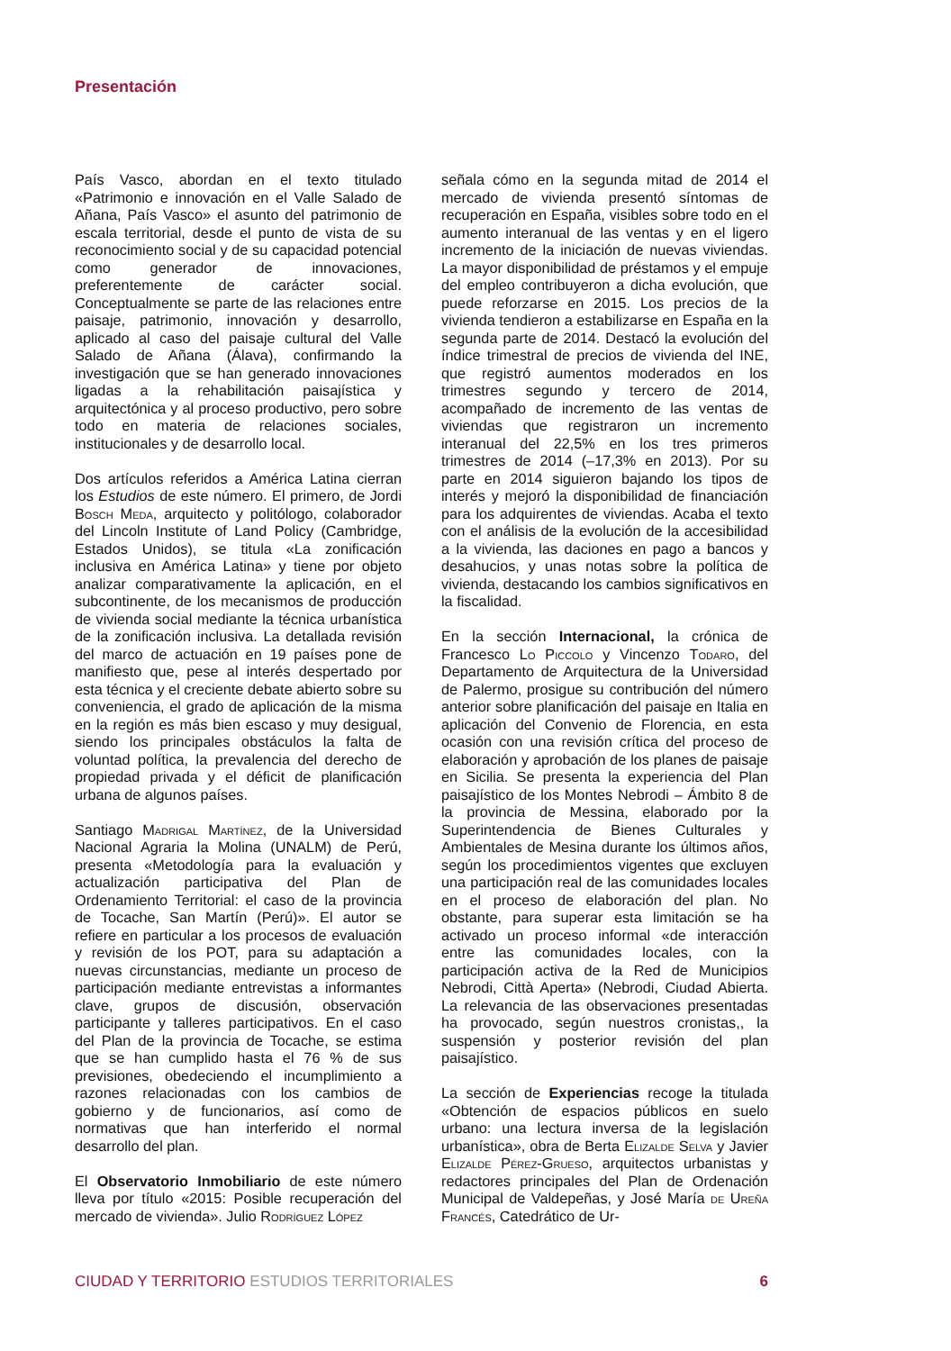Presentación
País Vasco, abordan en el texto titulado «Patrimonio e innovación en el Valle Salado de Añana, País Vasco» el asunto del patrimonio de escala territorial, desde el punto de vista de su reconocimiento social y de su capacidad potencial como generador de innovaciones, preferentemente de carácter social. Conceptualmente se parte de las relaciones entre paisaje, patrimonio, innovación y desarrollo, aplicado al caso del paisaje cultural del Valle Salado de Añana (Álava), confirmando la investigación que se han generado innovaciones ligadas a la rehabilitación paisajística y arquitectónica y al proceso productivo, pero sobre todo en materia de relaciones sociales, institucionales y de desarrollo local.
Dos artículos referidos a América Latina cierran los Estudios de este número. El primero, de Jordi Bosch Meda, arquitecto y politólogo, colaborador del Lincoln Institute of Land Policy (Cambridge, Estados Unidos), se titula «La zonificación inclusiva en América Latina» y tiene por objeto analizar comparativamente la aplicación, en el subcontinente, de los mecanismos de producción de vivienda social mediante la técnica urbanística de la zonificación inclusiva. La detallada revisión del marco de actuación en 19 países pone de manifiesto que, pese al interés despertado por esta técnica y el creciente debate abierto sobre su conveniencia, el grado de aplicación de la misma en la región es más bien escaso y muy desigual, siendo los principales obstáculos la falta de voluntad política, la prevalencia del derecho de propiedad privada y el déficit de planificación urbana de algunos países.
Santiago Madrigal Martínez, de la Universidad Nacional Agraria la Molina (UNALM) de Perú, presenta «Metodología para la evaluación y actualización participativa del Plan de Ordenamiento Territorial: el caso de la provincia de Tocache, San Martín (Perú)». El autor se refiere en particular a los procesos de evaluación y revisión de los POT, para su adaptación a nuevas circunstancias, mediante un proceso de participación mediante entrevistas a informantes clave, grupos de discusión, observación participante y talleres participativos. En el caso del Plan de la provincia de Tocache, se estima que se han cumplido hasta el 76 % de sus previsiones, obedeciendo el incumplimiento a razones relacionadas con los cambios de gobierno y de funcionarios, así como de normativas que han interferido el normal desarrollo del plan.
El Observatorio Inmobiliario de este número lleva por título «2015: Posible recuperación del mercado de vivienda». Julio Rodríguez López
señala cómo en la segunda mitad de 2014 el mercado de vivienda presentó síntomas de recuperación en España, visibles sobre todo en el aumento interanual de las ventas y en el ligero incremento de la iniciación de nuevas viviendas. La mayor disponibilidad de préstamos y el empuje del empleo contribuyeron a dicha evolución, que puede reforzarse en 2015. Los precios de la vivienda tendieron a estabilizarse en España en la segunda parte de 2014. Destacó la evolución del índice trimestral de precios de vivienda del INE, que registró aumentos moderados en los trimestres segundo y tercero de 2014, acompañado de incremento de las ventas de viviendas que registraron un incremento interanual del 22,5% en los tres primeros trimestres de 2014 (–17,3% en 2013). Por su parte en 2014 siguieron bajando los tipos de interés y mejoró la disponibilidad de financiación para los adquirentes de viviendas. Acaba el texto con el análisis de la evolución de la accesibilidad a la vivienda, las daciones en pago a bancos y desahucios, y unas notas sobre la política de vivienda, destacando los cambios significativos en la fiscalidad.
En la sección Internacional, la crónica de Francesco Lo Piccolo y Vincenzo Todaro, del Departamento de Arquitectura de la Universidad de Palermo, prosigue su contribución del número anterior sobre planificación del paisaje en Italia en aplicación del Convenio de Florencia, en esta ocasión con una revisión crítica del proceso de elaboración y aprobación de los planes de paisaje en Sicilia. Se presenta la experiencia del Plan paisajístico de los Montes Nebrodi – Ámbito 8 de la provincia de Messina, elaborado por la Superintendencia de Bienes Culturales y Ambientales de Mesina durante los últimos años, según los procedimientos vigentes que excluyen una participación real de las comunidades locales en el proceso de elaboración del plan. No obstante, para superar esta limitación se ha activado un proceso informal «de interacción entre las comunidades locales, con la participación activa de la Red de Municipios Nebrodi, Città Aperta» (Nebrodi, Ciudad Abierta. La relevancia de las observaciones presentadas ha provocado, según nuestros cronistas,, la suspensión y posterior revisión del plan paisajístico.
La sección de Experiencias recoge la titulada «Obtención de espacios públicos en suelo urbano: una lectura inversa de la legislación urbanística», obra de Berta Elizalde Selva y Javier Elizalde Pérez-Grueso, arquitectos urbanistas y redactores principales del Plan de Ordenación Municipal de Valdepeñas, y José María de Ureña Francés, Catedrático de Ur-
CIUDAD Y TERRITORIO ESTUDIOS TERRITORIALES 6